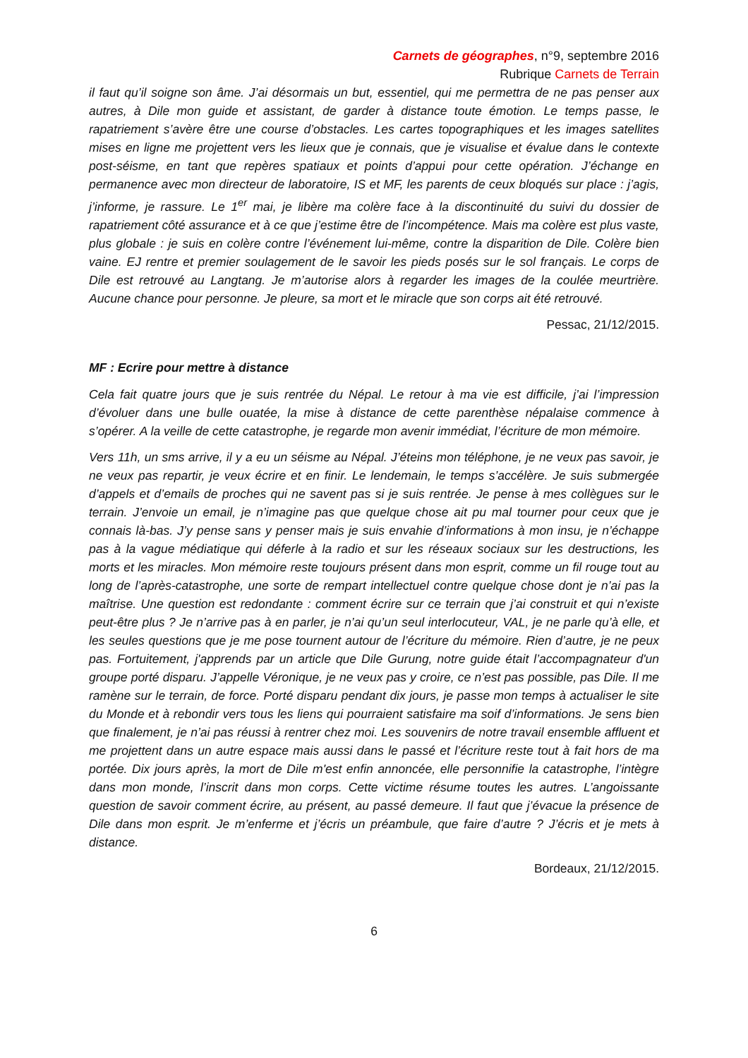Carnets de géographes, n°9, septembre 2016
Rubrique Carnets de Terrain
il faut qu’il soigne son âme. J’ai désormais un but, essentiel, qui me permettra de ne pas penser aux autres, à Dile mon guide et assistant, de garder à distance toute émotion. Le temps passe, le rapatriement s’avère être une course d’obstacles. Les cartes topographiques et les images satellites mises en ligne me projettent vers les lieux que je connais, que je visualise et évalue dans le contexte post-séisme, en tant que repères spatiaux et points d’appui pour cette opération. J’échange en permanence avec mon directeur de laboratoire, IS et MF, les parents de ceux bloqués sur place : j’agis, j’informe, je rassure. Le 1<sup>er</sup> mai, je libère ma colère face à la discontinuité du suivi du dossier de rapatriement côté assurance et à ce que j’estime être de l’incompétence. Mais ma colère est plus vaste, plus globale : je suis en colère contre l’événement lui-même, contre la disparition de Dile. Colère bien vaine. EJ rentre et premier soulagement de le savoir les pieds posés sur le sol français. Le corps de Dile est retrouvé au Langtang. Je m’autorise alors à regarder les images de la coulée meurtrière. Aucune chance pour personne. Je pleure, sa mort et le miracle que son corps ait été retrouvé.
Pessac, 21/12/2015.
MF : Ecrire pour mettre à distance
Cela fait quatre jours que je suis rentrée du Népal. Le retour à ma vie est difficile, j’ai l’impression d’évoluer dans une bulle ouatée, la mise à distance de cette parenthèse népalaise commence à s’opérer. A la veille de cette catastrophe, je regarde mon avenir immédiat, l’écriture de mon mémoire.
Vers 11h, un sms arrive, il y a eu un séisme au Népal. J’éteins mon téléphone, je ne veux pas savoir, je ne veux pas repartir, je veux écrire et en finir. Le lendemain, le temps s’accélère. Je suis submergée d’appels et d’emails de proches qui ne savent pas si je suis rentrée. Je pense à mes collègues sur le terrain. J’envoie un email, je n’imagine pas que quelque chose ait pu mal tourner pour ceux que je connais là-bas. J’y pense sans y penser mais je suis envahie d’informations à mon insu, je n’échappe pas à la vague médiatique qui déferle à la radio et sur les réseaux sociaux sur les destructions, les morts et les miracles. Mon mémoire reste toujours présent dans mon esprit, comme un fil rouge tout au long de l’après-catastrophe, une sorte de rempart intellectuel contre quelque chose dont je n’ai pas la maîtrise. Une question est redondante : comment écrire sur ce terrain que j’ai construit et qui n’existe peut-être plus ? Je n’arrive pas à en parler, je n’ai qu’un seul interlocuteur, VAL, je ne parle qu’à elle, et les seules questions que je me pose tournent autour de l’écriture du mémoire. Rien d’autre, je ne peux pas. Fortuitement, j'apprends par un article que Dile Gurung, notre guide était l’accompagnateur d'un groupe porté disparu. J’appelle Véronique, je ne veux pas y croire, ce n’est pas possible, pas Dile. Il me ramène sur le terrain, de force. Porté disparu pendant dix jours, je passe mon temps à actualiser le site du Monde et à rebondir vers tous les liens qui pourraient satisfaire ma soif d’informations. Je sens bien que finalement, je n’ai pas réussi à rentrer chez moi. Les souvenirs de notre travail ensemble affluent et me projettent dans un autre espace mais aussi dans le passé et l’écriture reste tout à fait hors de ma portée. Dix jours après, la mort de Dile m'est enfin annoncée, elle personnifie la catastrophe, l’intègre dans mon monde, l’inscrit dans mon corps. Cette victime résume toutes les autres. L’angoissante question de savoir comment écrire, au présent, au passé demeure. Il faut que j’évacue la présence de Dile dans mon esprit. Je m’enferme et j’écris un préambule, que faire d’autre ? J’écris et je mets à distance.
Bordeaux, 21/12/2015.
6